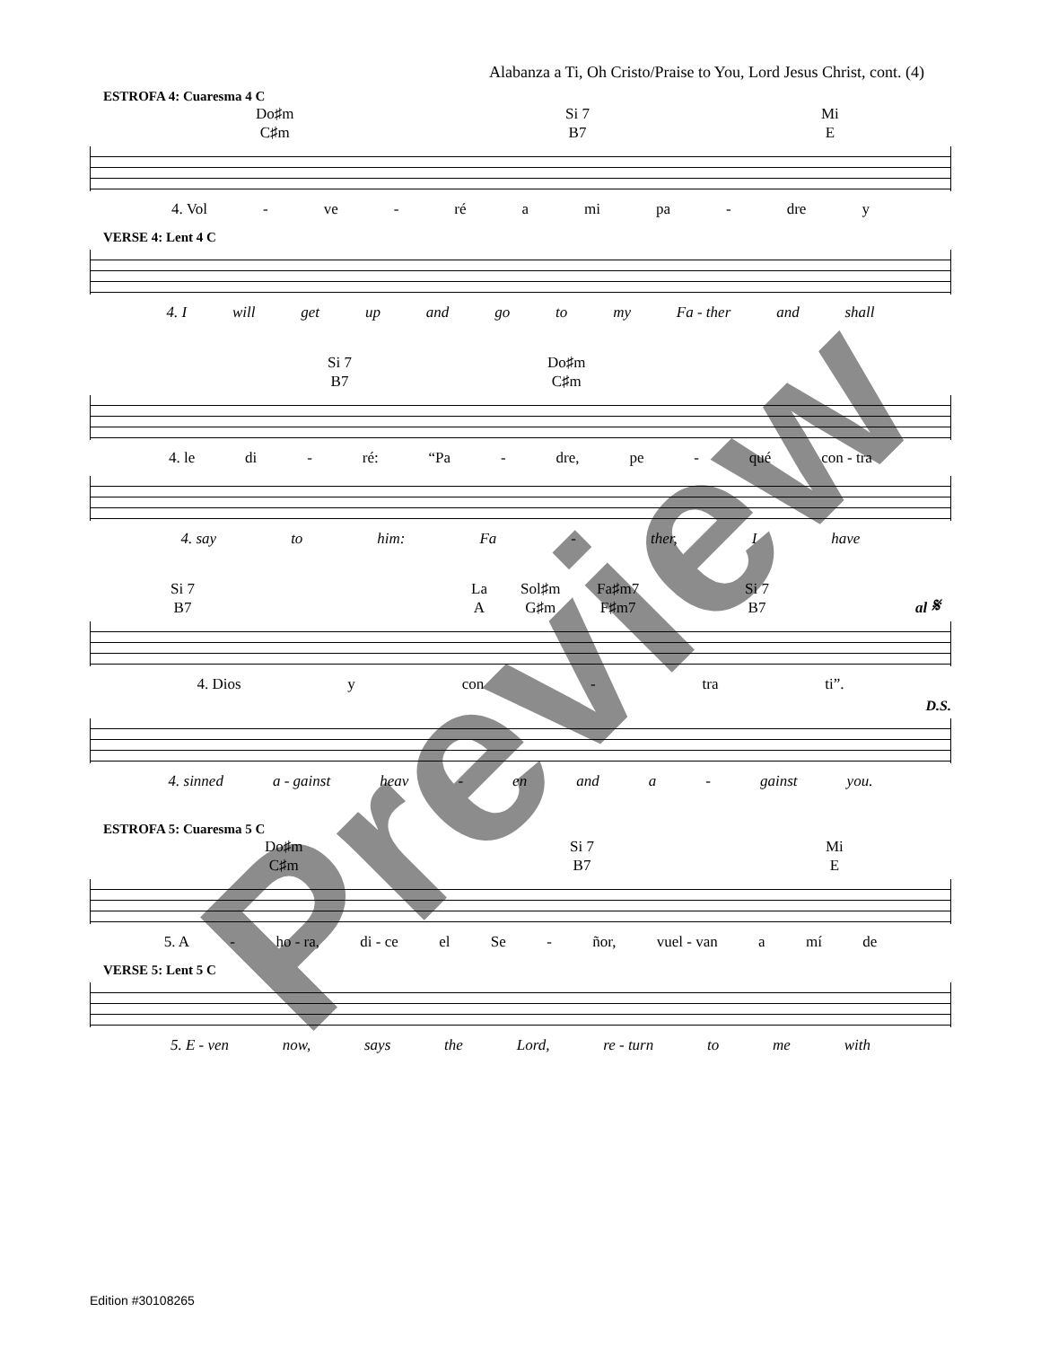Alabanza a Ti, Oh Cristo/Praise to You, Lord Jesus Christ, cont. (4)
ESTROFA 4: Cuaresma 4 C
Do♯m
C♯m Si 7
B7 Mi
E
4. Vol - ve - ré a mi pa - dre y
VERSE 4: Lent 4 C
4. I will get up and go to my Fa - ther and shall
Si 7
B7 Do♯m
C♯m
4. le di - ré: “Pa - dre, pe - qué con - tra
4. say to him: Fa - ther, I have
Si 7
B7 La
A Sol♯m
G♯m Fa♯m7
F♯m7 Si 7
B7
al 𝄋
4. Dios y con - tra ti”.
D.S.
4. sinned a - gainst heav - en and a - gainst you.
ESTROFA 5: Cuaresma 5 C
Do♯m
C♯m Si 7
B7 Mi
E
5. A - ho - ra, di - ce el Se - ñor, vuel - van a mí de
VERSE 5: Lent 5 C
5. E - ven now, says the Lord, re - turn to me with
Preview
Edition #30108265